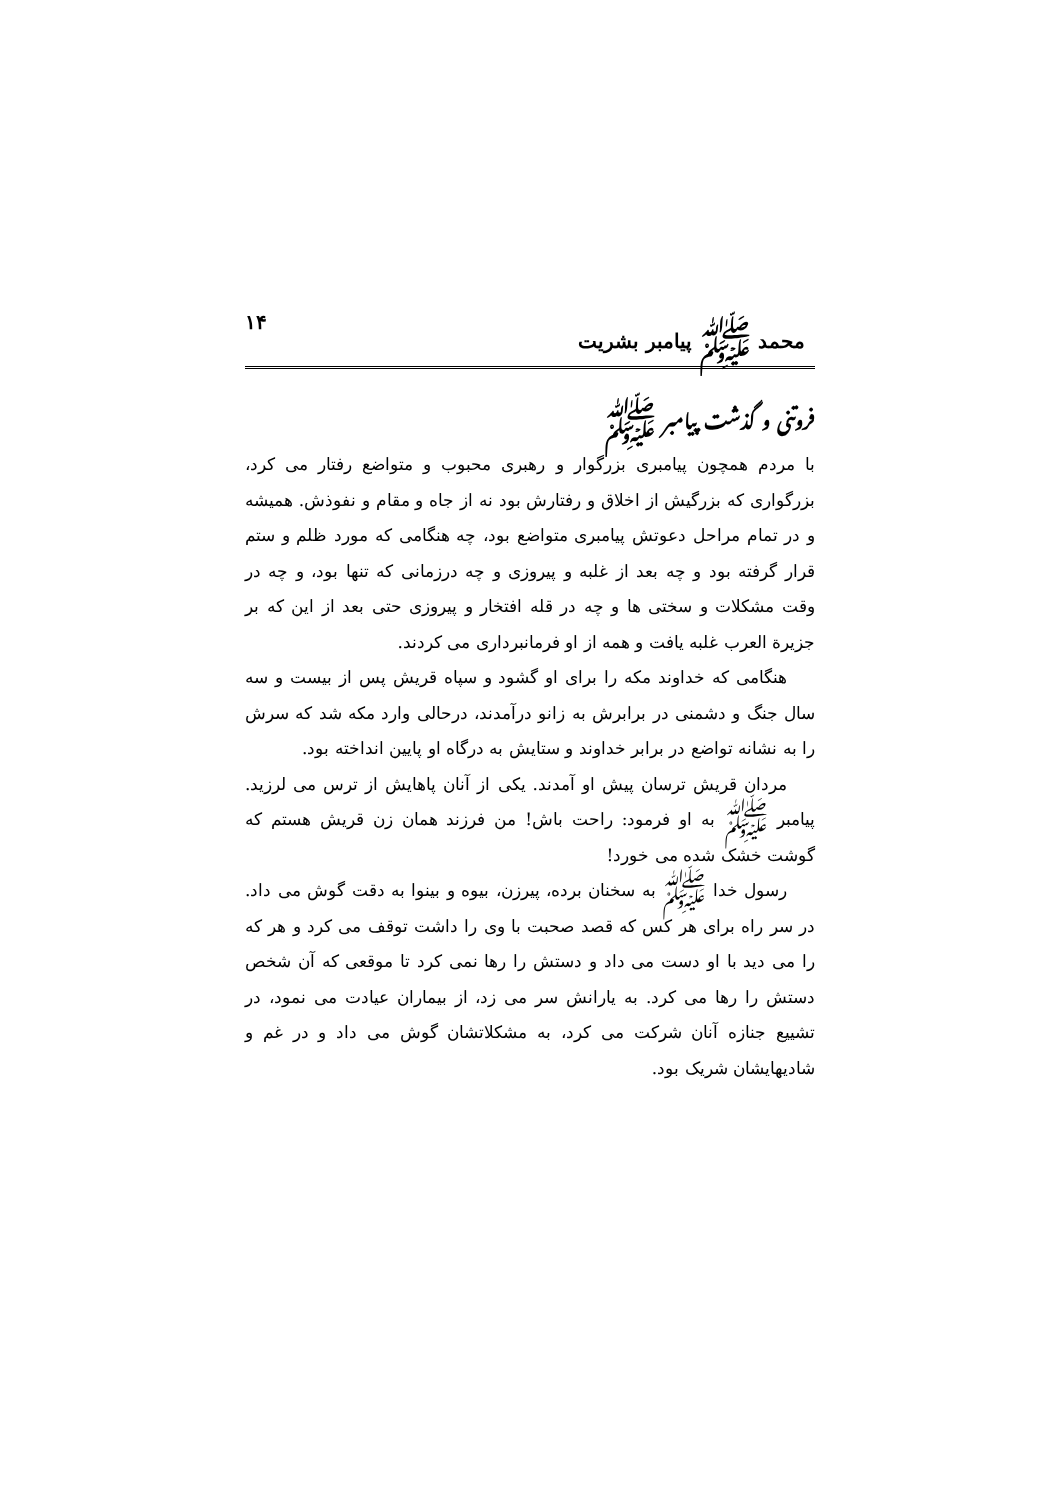محمد ﷺ پیامبر بشریت ۱۴
فروتنی و گذشت پیامبر ﷺ
با مردم همچون پیامبری بزرگوار و رهبری محبوب و متواضع رفتار می کرد، بزرگواری که بزرگیش از اخلاق و رفتارش بود نه از جاه و مقام و نفوذش. همیشه و در تمام مراحل دعوتش پیامبری متواضع بود، چه هنگامی که مورد ظلم و ستم قرار گرفته بود و چه بعد از غلبه و پیروزی و چه درزمانی که تنها بود، و چه در وقت مشکلات و سختی ها و چه در قله افتخار و پیروزی حتی بعد از این که بر جزیرة العرب غلبه یافت و همه از او فرمانبرداری می کردند.
هنگامی که خداوند مکه را برای او گشود و سپاه قریش پس از بیست و سه سال جنگ و دشمنی در برابرش به زانو درآمدند، درحالی وارد مکه شد که سرش را به نشانه تواضع در برابر خداوند و ستایش به درگاه او پایین انداخته بود.
مردان قریش ترسان پیش او آمدند. یکی از آنان پاهایش از ترس می لرزید. پیامبر ﷺ به او فرمود: راحت باش! من فرزند همان زن قریش هستم که گوشت خشک شده می خورد!
رسول خدا ﷺ به سخنان برده، پیرزن، بیوه و بینوا به دقت گوش می داد. در سر راه برای هر کس که قصد صحبت با وی را داشت توقف می کرد و هر که را می دید با او دست می داد و دستش را رها نمی کرد تا موقعی که آن شخص دستش را رها می کرد. به یارانش سر می زد، از بیماران عیادت می نمود، در تشییع جنازه آنان شرکت می کرد، به مشکلاتشان گوش می داد و در غم و شادیهایشان شریک بود.